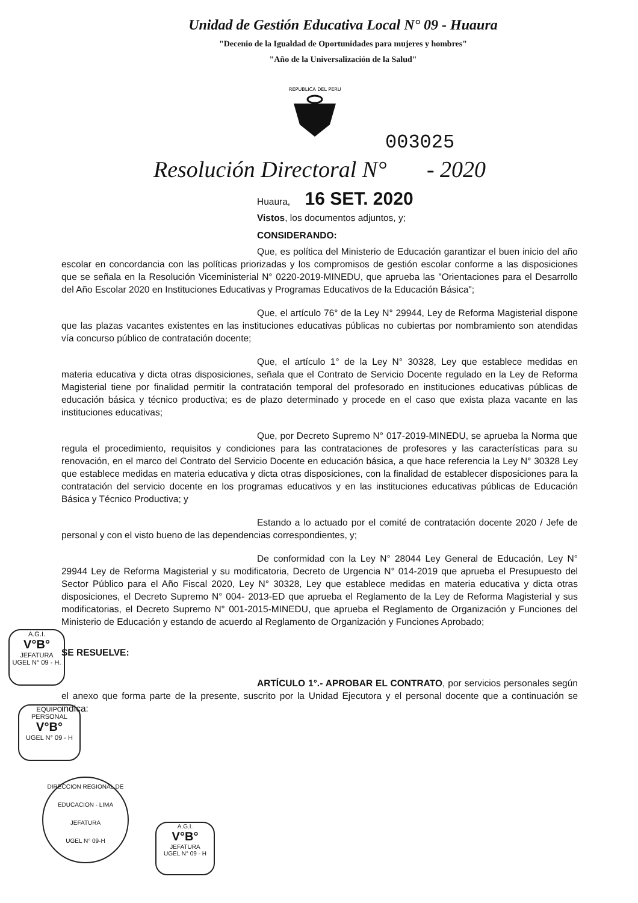Unidad de Gestión Educativa Local N° 09 - Huaura
"Decenio de la Igualdad de Oportunidades para mujeres y hombres"
"Año de la Universalización de la Salud"
REPUBLICA DEL PERU
003025
Resolución Directoral N° - 2020
Huaura, 16 SET. 2020
Vistos, los documentos adjuntos, y;
CONSIDERANDO:
Que, es política del Ministerio de Educación garantizar el buen inicio del año escolar en concordancia con las políticas priorizadas y los compromisos de gestión escolar conforme a las disposiciones que se señala en la Resolución Viceministerial N° 0220-2019-MINEDU, que aprueba las "Orientaciones para el Desarrollo del Año Escolar 2020 en Instituciones Educativas y Programas Educativos de la Educación Básica";
Que, el artículo 76° de la Ley N° 29944, Ley de Reforma Magisterial dispone que las plazas vacantes existentes en las instituciones educativas públicas no cubiertas por nombramiento son atendidas vía concurso público de contratación docente;
Que, el artículo 1° de la Ley N° 30328, Ley que establece medidas en materia educativa y dicta otras disposiciones, señala que el Contrato de Servicio Docente regulado en la Ley de Reforma Magisterial tiene por finalidad permitir la contratación temporal del profesorado en instituciones educativas públicas de educación básica y técnico productiva; es de plazo determinado y procede en el caso que exista plaza vacante en las instituciones educativas;
Que, por Decreto Supremo N° 017-2019-MINEDU, se aprueba la Norma que regula el procedimiento, requisitos y condiciones para las contrataciones de profesores y las características para su renovación, en el marco del Contrato del Servicio Docente en educación básica, a que hace referencia la Ley N° 30328 Ley que establece medidas en materia educativa y dicta otras disposiciones, con la finalidad de establecer disposiciones para la contratación del servicio docente en los programas educativos y en las instituciones educativas públicas de Educación Básica y Técnico Productiva; y
Estando a lo actuado por el comité de contratación docente 2020 / Jefe de personal y con el visto bueno de las dependencias correspondientes, y;
De conformidad con la Ley N° 28044 Ley General de Educación, Ley N° 29944 Ley de Reforma Magisterial y su modificatoria, Decreto de Urgencia N° 014-2019 que aprueba el Presupuesto del Sector Público para el Año Fiscal 2020, Ley N° 30328, Ley que establece medidas en materia educativa y dicta otras disposiciones, el Decreto Supremo N° 004- 2013-ED que aprueba el Reglamento de la Ley de Reforma Magisterial y sus modificatorias, el Decreto Supremo N° 001-2015-MINEDU, que aprueba el Reglamento de Organización y Funciones del Ministerio de Educación y estando de acuerdo al Reglamento de Organización y Funciones Aprobado;
SE RESUELVE:
ARTÍCULO 1°.- APROBAR EL CONTRATO, por servicios personales según el anexo que forma parte de la presente, suscrito por la Unidad Ejecutora y el personal docente que a continuación se indica:
A.G.I.
V°B°
JEFATURA
UGEL N° 09 - H.
EQUIPO PERSONAL
V°B°
UGEL N° 09 - H
DIRECCION REGIONAL DE EDUCACION - LIMA
JEFATURA
UGEL N° 09-H
A.G.I.
V°B°
JEFATURA
UGEL N° 09 - H